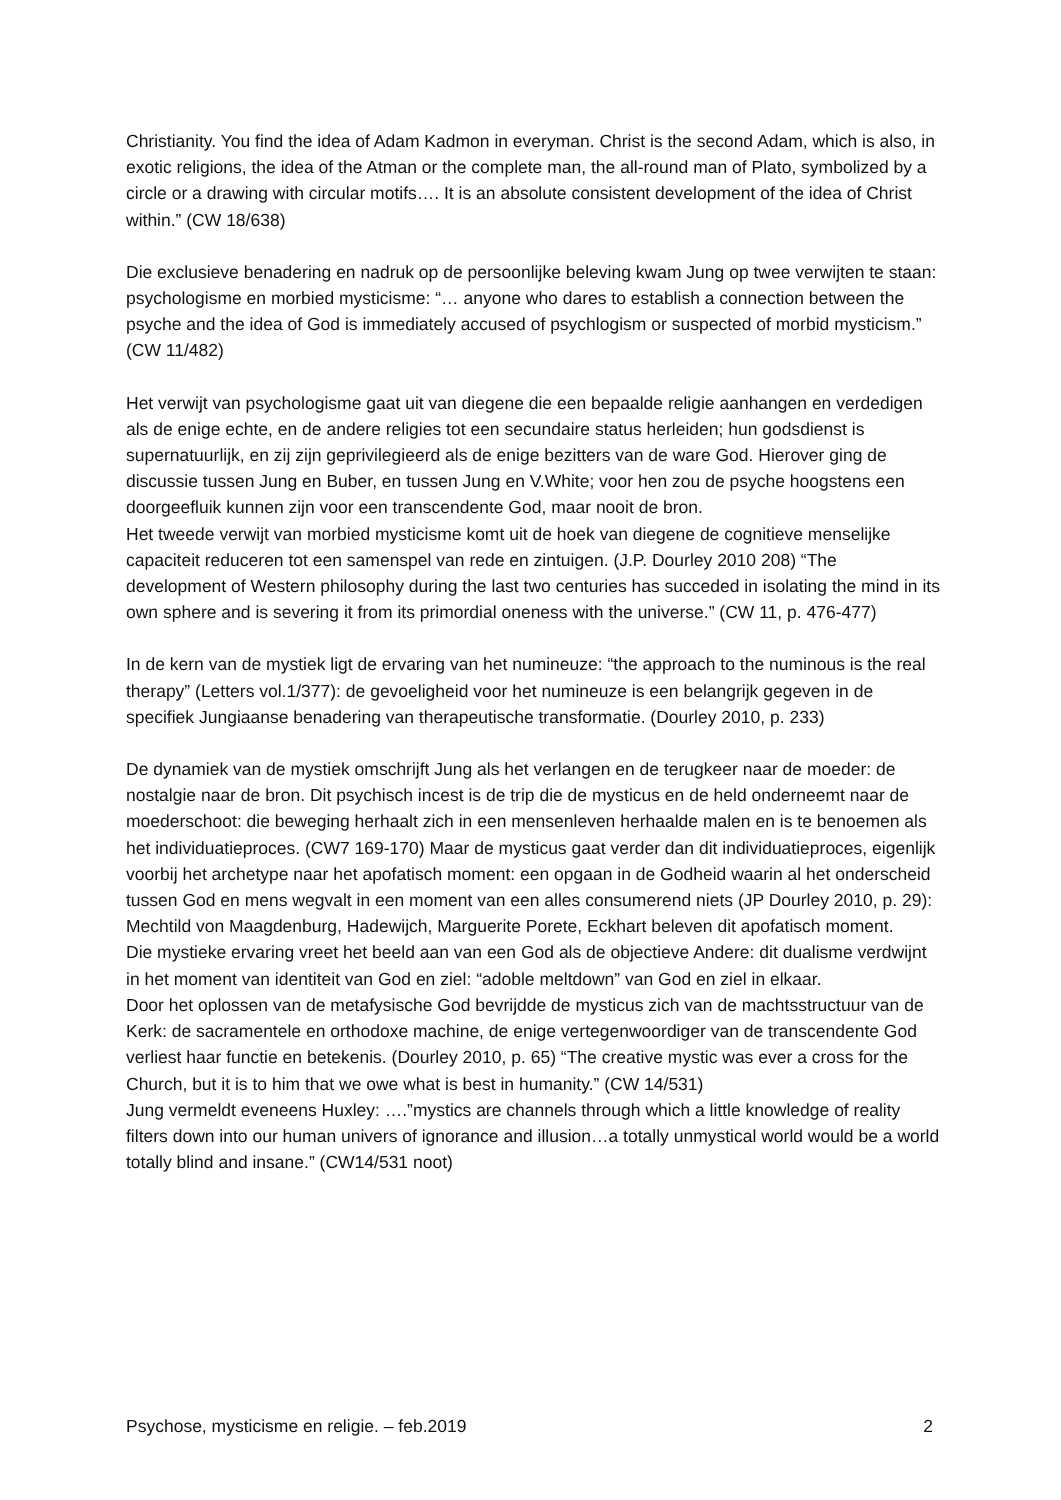Christianity. You find the idea of Adam Kadmon in everyman. Christ is the second Adam, which is also, in exotic religions, the idea of the Atman or the complete man, the all-round man of Plato, symbolized by a circle or a drawing with circular motifs…. It is an absolute consistent development of the idea of Christ within.” (CW 18/638)
Die exclusieve benadering en nadruk op de persoonlijke beleving kwam Jung op twee verwijten te staan: psychologisme en morbied mysticisme: “… anyone who dares to establish a connection between the psyche and the idea of God is immediately accused of psychlogism or suspected of morbid mysticism.” (CW 11/482)
Het verwijt van psychologisme gaat uit van diegene die een bepaalde religie aanhangen en verdedigen als de enige echte, en de andere religies tot een secundaire status herleiden; hun godsdienst is supernatuurlijk, en zij zijn geprivilegieerd als de enige bezitters van de ware God. Hierover ging de discussie tussen Jung en Buber, en tussen Jung en V.White; voor hen zou de psyche hoogstens een doorgeefluik kunnen zijn voor een transcendente God, maar nooit de bron.
Het tweede verwijt van morbied mysticisme komt uit de hoek van diegene de cognitieve menselijke capaciteit reduceren tot een samenspel van rede en zintuigen. (J.P. Dourley 2010 208) “The development of Western philosophy during the last two centuries has succeded in isolating the mind in its own sphere and is severing it from its primordial oneness with the universe.” (CW 11, p. 476-477)
In de kern van de mystiek ligt de ervaring van het numineuze: “the approach to the numinous is the real therapy” (Letters vol.1/377): de gevoeligheid voor het numineuze is een belangrijk gegeven in de specifiek Jungiaanse benadering van therapeutische transformatie. (Dourley 2010, p. 233)
De dynamiek van de mystiek omschrijft Jung als het verlangen en de terugkeer naar de moeder: de nostalgie naar de bron. Dit psychisch incest is de trip die de mysticus en de held onderneemt naar de moederschoot: die beweging herhaalt zich in een mensenleven herhaalde malen en is te benoemen als het individuatieproces. (CW7 169-170) Maar de mysticus gaat verder dan dit individuatieproces, eigenlijk voorbij het archetype naar het apofatisch moment: een opgaan in de Godheid waarin al het onderscheid tussen God en mens wegvalt in een moment van een alles consumerend niets (JP Dourley 2010, p. 29): Mechtild von Maagdenburg, Hadewijch, Marguerite Porete, Eckhart beleven dit apofatisch moment.
Die mystieke ervaring vreet het beeld aan van een God als de objectieve Andere: dit dualisme verdwijnt in het moment van identiteit van God en ziel: “adoble meltdown” van God en ziel in elkaar.
Door het oplossen van de metafysische God bevrijdde de mysticus zich van de machtsstructuur van de Kerk: de sacramentele en orthodoxe machine, de enige vertegenwoordiger van de transcendente God verliest haar functie en betekenis. (Dourley 2010, p. 65) “The creative mystic was ever a cross for the Church, but it is to him that we owe what is best in humanity.” (CW 14/531)
Jung vermeldt eveneens Huxley: ….”mystics are channels through which a little knowledge of reality filters down into our human univers of ignorance and illusion…a totally unmystical world would be a world totally blind and insane.” (CW14/531 noot)
Psychose, mysticisme en religie. – feb.2019 2